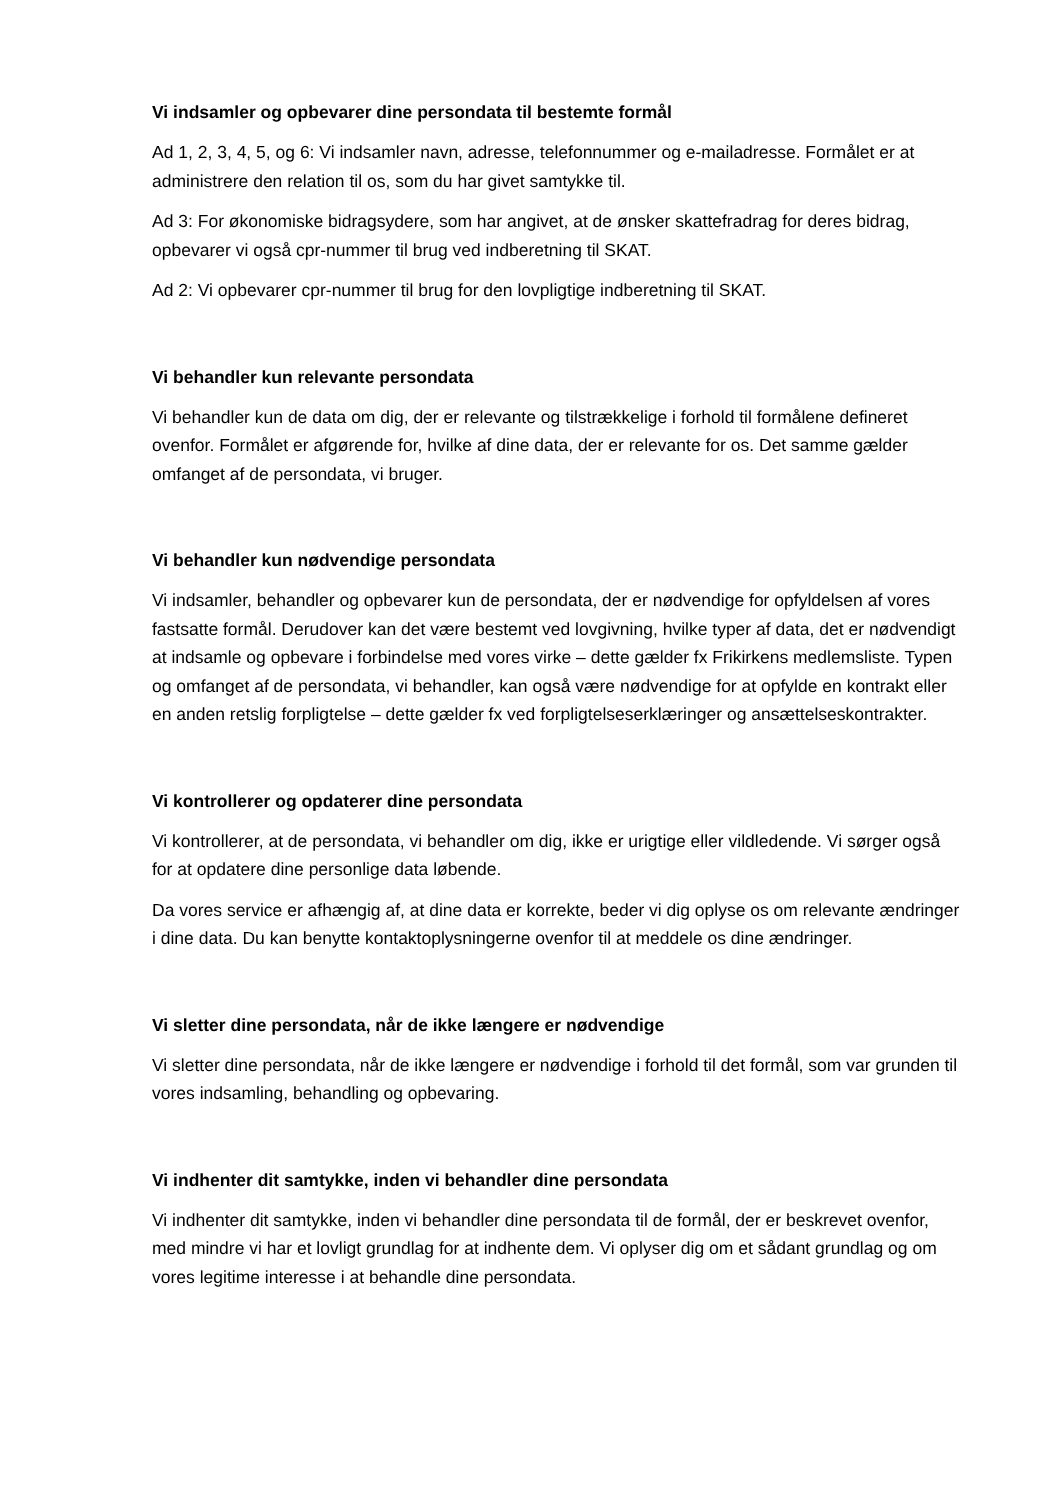Vi indsamler og opbevarer dine persondata til bestemte formål
Ad 1, 2, 3, 4, 5, og 6: Vi indsamler navn, adresse, telefonnummer og e-mailadresse. Formålet er at administrere den relation til os, som du har givet samtykke til.
Ad 3: For økonomiske bidragsydere, som har angivet, at de ønsker skattefradrag for deres bidrag, opbevarer vi også cpr-nummer til brug ved indberetning til SKAT.
Ad 2: Vi opbevarer cpr-nummer til brug for den lovpligtige indberetning til SKAT.
Vi behandler kun relevante persondata
Vi behandler kun de data om dig, der er relevante og tilstrækkelige i forhold til formålene defineret ovenfor. Formålet er afgørende for, hvilke af dine data, der er relevante for os. Det samme gælder omfanget af de persondata, vi bruger.
Vi behandler kun nødvendige persondata
Vi indsamler, behandler og opbevarer kun de persondata, der er nødvendige for opfyldelsen af vores fastsatte formål. Derudover kan det være bestemt ved lovgivning, hvilke typer af data, det er nødvendigt at indsamle og opbevare i forbindelse med vores virke – dette gælder fx Frikirkens medlemsliste. Typen og omfanget af de persondata, vi behandler, kan også være nødvendige for at opfylde en kontrakt eller en anden retslig forpligtelse – dette gælder fx ved forpligtelseserklæringer og ansættelseskontrakter.
Vi kontrollerer og opdaterer dine persondata
Vi kontrollerer, at de persondata, vi behandler om dig, ikke er urigtige eller vildledende. Vi sørger også for at opdatere dine personlige data løbende.
Da vores service er afhængig af, at dine data er korrekte, beder vi dig oplyse os om relevante ændringer i dine data. Du kan benytte kontaktoplysningerne ovenfor til at meddele os dine ændringer.
Vi sletter dine persondata, når de ikke længere er nødvendige
Vi sletter dine persondata, når de ikke længere er nødvendige i forhold til det formål, som var grunden til vores indsamling, behandling og opbevaring.
Vi indhenter dit samtykke, inden vi behandler dine persondata
Vi indhenter dit samtykke, inden vi behandler dine persondata til de formål, der er beskrevet ovenfor, med mindre vi har et lovligt grundlag for at indhente dem. Vi oplyser dig om et sådant grundlag og om vores legitime interesse i at behandle dine persondata.